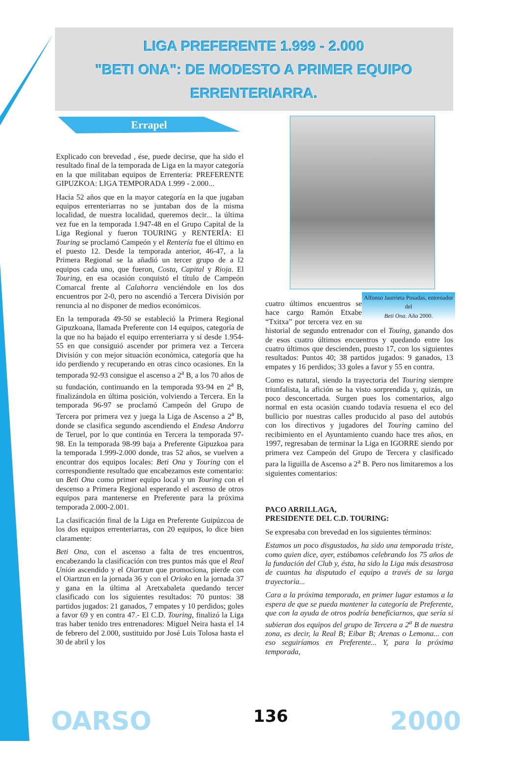LIGA PREFERENTE 1.999 - 2.000
"BETI ONA": DE MODESTO A PRIMER EQUIPO
ERRENTERIARRA.
Errapel
Explicado con brevedad , ése, puede decirse, que ha sido el resultado final de la temporada de Liga en la mayor categoría en la que militaban equipos de Errenteria: PREFERENTE GIPUZKOA: LIGA TEMPORADA 1.999 - 2.000...
Hacia 52 años que en la mayor categoría en la que jugaban equipos errenteriarras no se juntaban dos de la misma localidad, de nuestra localidad, queremos decir... la última vez fue en la temporada 1.947-48 en el Grupo Capital de la Liga Regional y fueron TOURING y RENTERÍA: El Touring se proclamó Campeón y el Rentería fue el último en el puesto 12. Desde la temporada anterior, 46-47, a la Primera Regional se la añadió un tercer grupo de a l2 equipos cada uno, que fueron, Costa, Capital y Rioja. El Touring, en esa ocasión conquistó el título de Campeón Comarcal frente al Calahorra venciéndole en los dos encuentros por 2-0, pero no ascendió a Tercera División por renuncia al no disponer de medios económicos.
En la temporada 49-50 se estableció la Primera Regional Gipuzkoana, llamada Preferente con 14 equipos, categoría de la que no ha bajado el equipo errenteriarra y sí desde 1.954-55 en que consiguió ascender por primera vez a Tercera División y con mejor situación económica, categoría que ha ido perdiendo y recuperando en otras cinco ocasiones. En la temporada 92-93 consigue el ascenso a 2<sup>a</sup> B, a los 70 años de su fundación, continuando en la temporada 93-94 en 2<sup>a</sup> B, finalizándola en última posición, volviendo a Tercera. En la temporada 96-97 se proclamó Campeón del Grupo de Tercera por primera vez y juega la Liga de Ascenso a 2<sup>a</sup> B, donde se clasifica segundo ascendiendo el Endesa Andorra de Teruel, por lo que continúa en Tercera la temporada 97-98. En la temporada 98-99 baja a Preferente Gipuzkoa para la temporada 1.999-2.000 donde, tras 52 años, se vuelven a encontrar dos equipos locales: Beti Ona y Touring con el correspondiente resultado que encabezamos este comentario: un Beti Ona como primer equipo local y un Touring con el descenso a Primera Regional esperando el ascenso de otros equipos para mantenerse en Preferente para la próxima temporada 2.000-2.001.
La clasificación final de la Liga en Preferente Guipúzcoa de los dos equipos errenteriarras, con 20 equipos, lo dice bien claramente:
Beti Ona, con el ascenso a falta de tres encuentros, encabezando la clasificación con tres puntos más que el Real Unión ascendido y el Oiartzun que promociona, pierde con el Oiartzun en la jornada 36 y con el Orioko en la jornada 37 y gana en la última al Aretxabaleta quedando tercer clasificado con los siguientes resultados: 70 puntos: 38 partidos jugados: 21 ganados, 7 empates y 10 perdidos; goles a favor 69 y en contra 47.- El C.D. Touring, finalizó la Liga tras haber tenido tres entrenadores: Miguel Neira hasta el 14 de febrero del 2.000, sustituido por José Luis Tolosa hasta el 30 de abril y los
Alfonso Jaurrieta Posadas, entrenador del
Beti Ona. Año 2000.
cuatro últimos encuentros se hace cargo Ramón Etxabe “Txitxa” por tercera vez en su historial de segundo entrenador con el Touing, ganando dos de esos cuatro últimos encuentros y quedando entre los cuatro últimos que descienden, puesto 17, con los siguientes resultados: Puntos 40; 38 partidos jugados: 9 ganados, 13 empates y 16 perdidos; 33 goles a favor y 55 en contra.
Como es natural, siendo la trayectoria del Touring siempre triunfalista, la afición se ha visto sorprendida y, quizás, un poco desconcertada. Surgen pues los comentarios, algo normal en esta ocasión cuando todavía resuena el eco del bullicio por nuestras calles producido al paso del autobús con los directivos y jugadores del Touring camino del recibimiento en el Ayuntamiento cuando hace tres años, en 1997, regresaban de terminar la Liga en IGORRE siendo por primera vez Campeón del Grupo de Tercera y clasificado para la liguilla de Ascenso a 2<sup>a</sup> B. Pero nos limitaremos a los siguientes comentarios:
PACO ARRILLAGA,
PRESIDENTE DEL C.D. TOURING:
Se expresaba con brevedad en los siguientes términos:
Estamos un poco disgustados, ha sido una temporada triste, como quien dice, ayer, estábamos celebrando los 75 años de la fundación del Club y, ésta, ha sido la Liga más desastrosa de cuantas ha disputado el equipo a través de su larga trayectoria...
Cara a la próxima temporada, en primer lugar estamos a la espera de que se pueda mantener la categoría de Preferente, que con la ayuda de otros podría beneficiarnos, que sería si subieran dos equipos del grupo de Tercera a 2<sup>a</sup> B de nuestra zona, es decir, la Real B; Eibar B; Arenas o Lemona... con eso seguiríamos en Preferente... Y, para la próxima temporada,
OARSO 136 2000